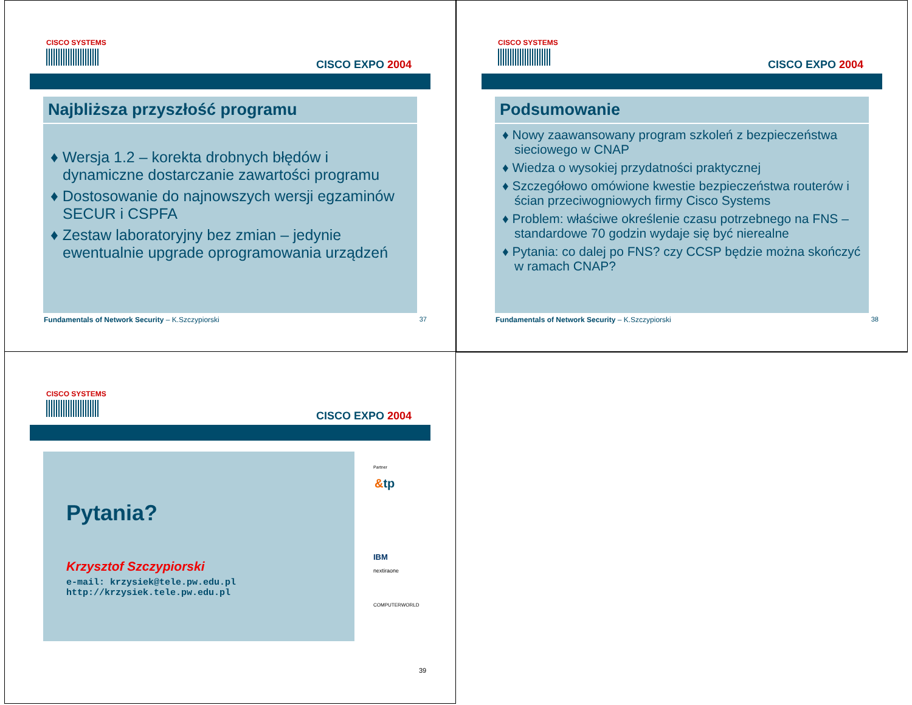CISCO SYSTEMS
CISCO EXPO 2004
Najbliższa przyszłość programu
♦ Wersja 1.2 – korekta drobnych błędów i dynamiczne dostarczanie zawartości programu
♦ Dostosowanie do najnowszych wersji egzaminów SECUR i CSPFA
♦ Zestaw laboratoryjny bez zmian – jedynie ewentualnie upgrade oprogramowania urządzeń
Fundamentals of Network Security – K.Szczypiorski 37
CISCO SYSTEMS
CISCO EXPO 2004
Podsumowanie
♦ Nowy zaawansowany program szkoleń z bezpieczeństwa sieciowego w CNAP
♦ Wiedza o wysokiej przydatności praktycznej
♦ Szczegółowo omówione kwestie bezpieczeństwa routerów i ścian przeciwogniowych firmy Cisco Systems
♦ Problem: właściwe określenie czasu potrzebnego na FNS – standardowe 70 godzin wydaje się być nierealne
♦ Pytania: co dalej po FNS? czy CCSP będzie można skończyć w ramach CNAP?
Fundamentals of Network Security – K.Szczypiorski 38
CISCO SYSTEMS
CISCO EXPO 2004
Pytania?
Krzysztof Szczypiorski
e-mail: krzysiek@tele.pw.edu.pl
http://krzysiek.tele.pw.edu.pl
Partner
&tp
IBM
nextiraone
COMPUTERWORLD
39